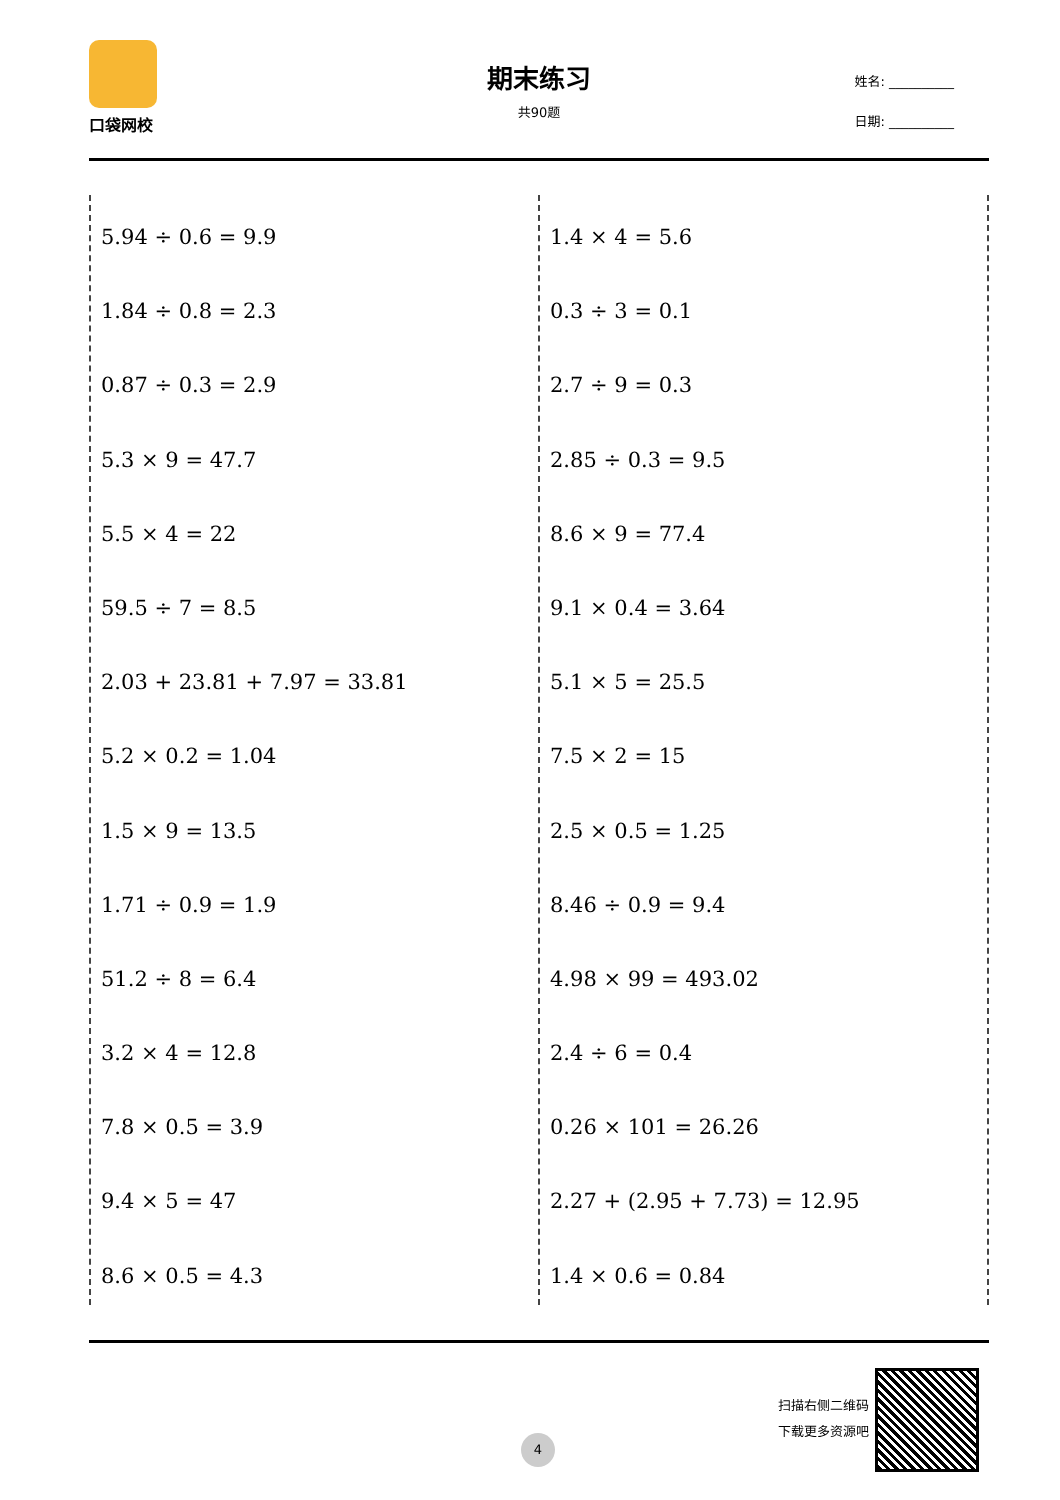口袋网校
期末练习
共90题
姓名: __________
日期: __________
5.94 ÷ 0.6 = 9.9
1.84 ÷ 0.8 = 2.3
0.87 ÷ 0.3 = 2.9
5.3 × 9 = 47.7
5.5 × 4 = 22
59.5 ÷ 7 = 8.5
2.03 + 23.81 + 7.97 = 33.81
5.2 × 0.2 = 1.04
1.5 × 9 = 13.5
1.71 ÷ 0.9 = 1.9
51.2 ÷ 8 = 6.4
3.2 × 4 = 12.8
7.8 × 0.5 = 3.9
9.4 × 5 = 47
8.6 × 0.5 = 4.3
1.4 × 4 = 5.6
0.3 ÷ 3 = 0.1
2.7 ÷ 9 = 0.3
2.85 ÷ 0.3 = 9.5
8.6 × 9 = 77.4
9.1 × 0.4 = 3.64
5.1 × 5 = 25.5
7.5 × 2 = 15
2.5 × 0.5 = 1.25
8.46 ÷ 0.9 = 9.4
4.98 × 99 = 493.02
2.4 ÷ 6 = 0.4
0.26 × 101 = 26.26
2.27 + (2.95 + 7.73) = 12.95
1.4 × 0.6 = 0.84
扫描右侧二维码
下载更多资源吧
4